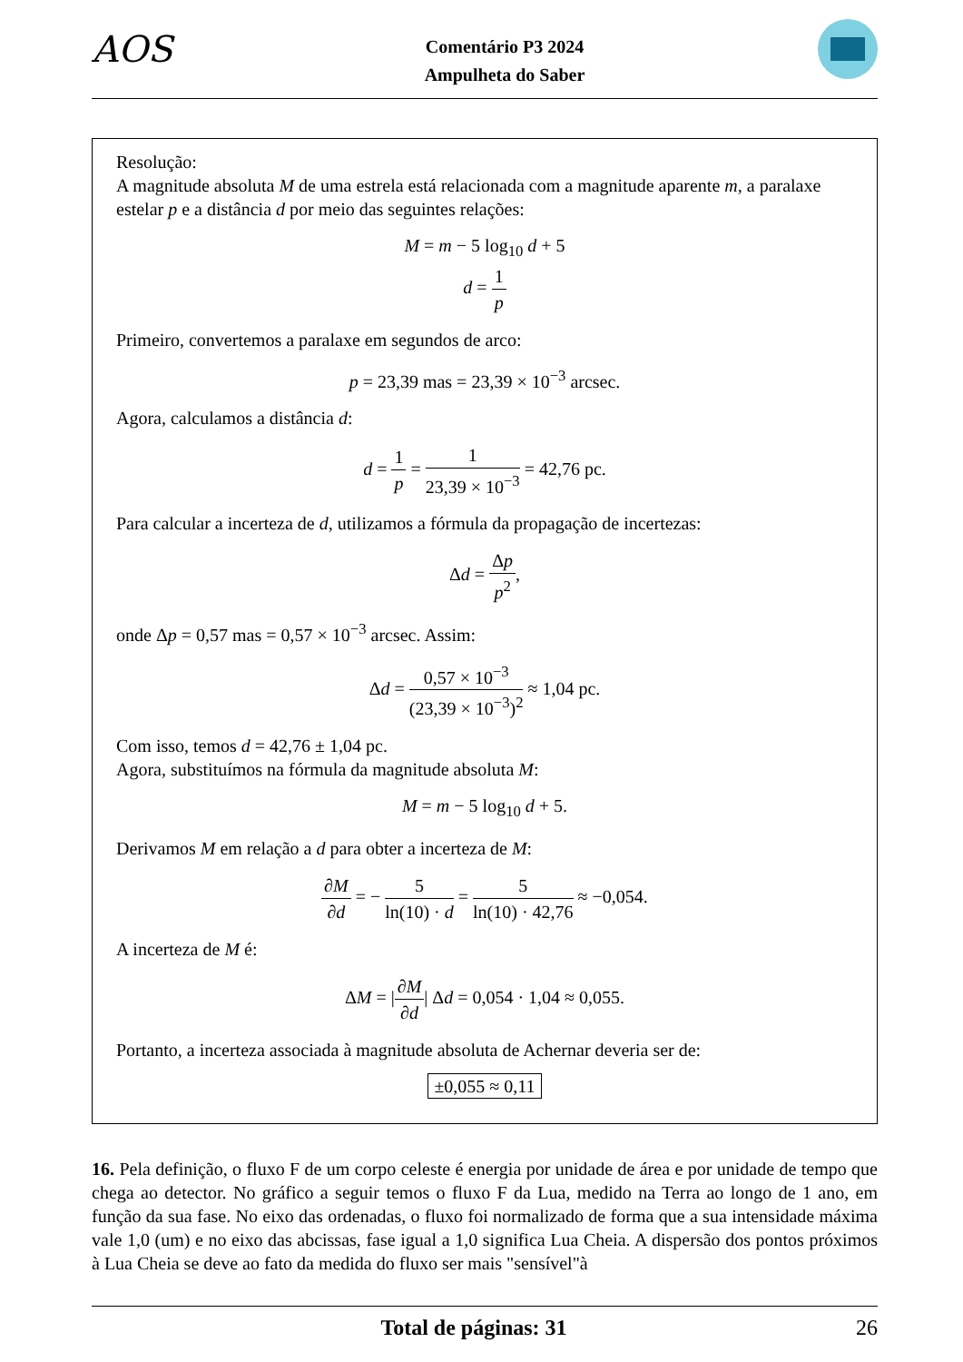AOS
Comentário P3 2024
Ampulheta do Saber
Resolução:
A magnitude absoluta M de uma estrela está relacionada com a magnitude aparente m, a paralaxe estelar p e a distância d por meio das seguintes relações:
M = m − 5 log<sub>10</sub> d + 5
d = 1 p
Primeiro, convertemos a paralaxe em segundos de arco:
p = 23,39 mas = 23,39 × 10<sup>−3</sup> arcsec.
Agora, calculamos a distância d:
d = 1 p = 1 23,39 × 10<sup>−3</sup> = 42,76 pc.
Para calcular a incerteza de d, utilizamos a fórmula da propagação de incertezas:
Δd = Δp p<sup>2</sup>,
onde Δp = 0,57 mas = 0,57 × 10<sup>−3</sup> arcsec. Assim:
Δd = 0,57 × 10<sup>−3</sup> (23,39 × 10<sup>−3</sup>)<sup>2</sup> ≈ 1,04 pc.
Com isso, temos d = 42,76 ± 1,04 pc.
Agora, substituímos na fórmula da magnitude absoluta M:
M = m − 5 log<sub>10</sub> d + 5.
Derivamos M em relação a d para obter a incerteza de M:
∂M ∂d = − 5 ln(10) · d = 5 ln(10) · 42,76 ≈ −0,054.
A incerteza de M é:
ΔM = |∂M ∂d| Δd = 0,054 · 1,04 ≈ 0,055.
Portanto, a incerteza associada à magnitude absoluta de Achernar deveria ser de:
±0,055 ≈ 0,11
16. Pela definição, o fluxo F de um corpo celeste é energia por unidade de área e por unidade de tempo que chega ao detector. No gráfico a seguir temos o fluxo F da Lua, medido na Terra ao longo de 1 ano, em função da sua fase. No eixo das ordenadas, o fluxo foi normalizado de forma que a sua intensidade máxima vale 1,0 (um) e no eixo das abcissas, fase igual a 1,0 significa Lua Cheia. A dispersão dos pontos próximos à Lua Cheia se deve ao fato da medida do fluxo ser mais "sensível"à
Total de páginas: 31 26